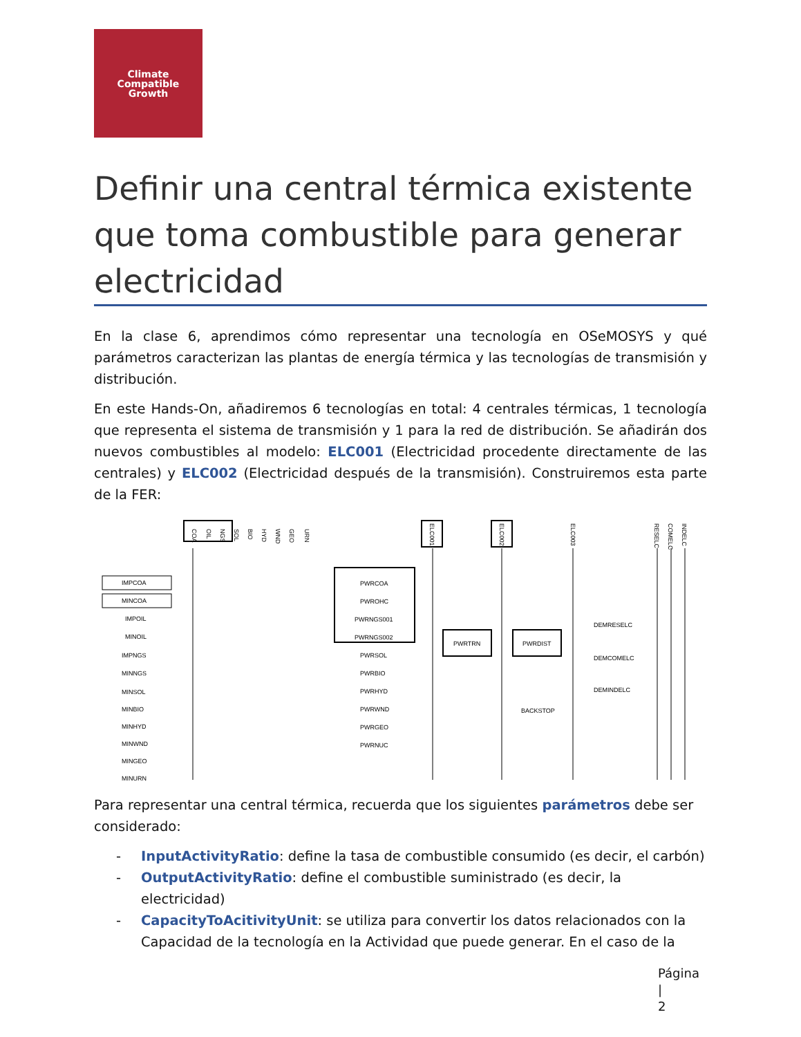Climate
Compatible
Growth
Definir una central térmica existente que toma combustible para generar electricidad
En la clase 6, aprendimos cómo representar una tecnología en OSeMOSYS y qué parámetros caracterizan las plantas de energía térmica y las tecnologías de transmisión y distribución.
En este Hands-On, añadiremos 6 tecnologías en total: 4 centrales térmicas, 1 tecnología que representa el sistema de transmisión y 1 para la red de distribución. Se añadirán dos nuevos combustibles al modelo: ELC001 (Electricidad procedente directamente de las centrales) y ELC002 (Electricidad después de la transmisión). Construiremos esta parte de la FER:
COA
OIL
NGS
SOL
BIO
HYD
WND
GEO
URN
ELC001
ELC002
ELC003
RESELC
COMELC
INDELC
IMPCOA
MINCOA
IMPOIL
MINOIL
IMPNGS
MINNGS
MINSOL
MINBIO
MINHYD
MINWND
MINGEO
MINURN
PWRCOA
PWROHC
PWRNGS001
PWRNGS002
PWRSOL
PWRBIO
PWRHYD
PWRWND
PWRGEO
PWRNUC
PWRTRN
PWRDIST
BACKSTOP
DEMRESELC
DEMCOMELC
DEMINDELC
Para representar una central térmica, recuerda que los siguientes parámetros debe ser considerado:
- InputActivityRatio: define la tasa de combustible consumido (es decir, el carbón)
- OutputActivityRatio: define el combustible suministrado (es decir, la electricidad)
- CapacityToAcitivityUnit: se utiliza para convertir los datos relacionados con la Capacidad de la tecnología en la Actividad que puede generar. En el caso de la
Página |
2